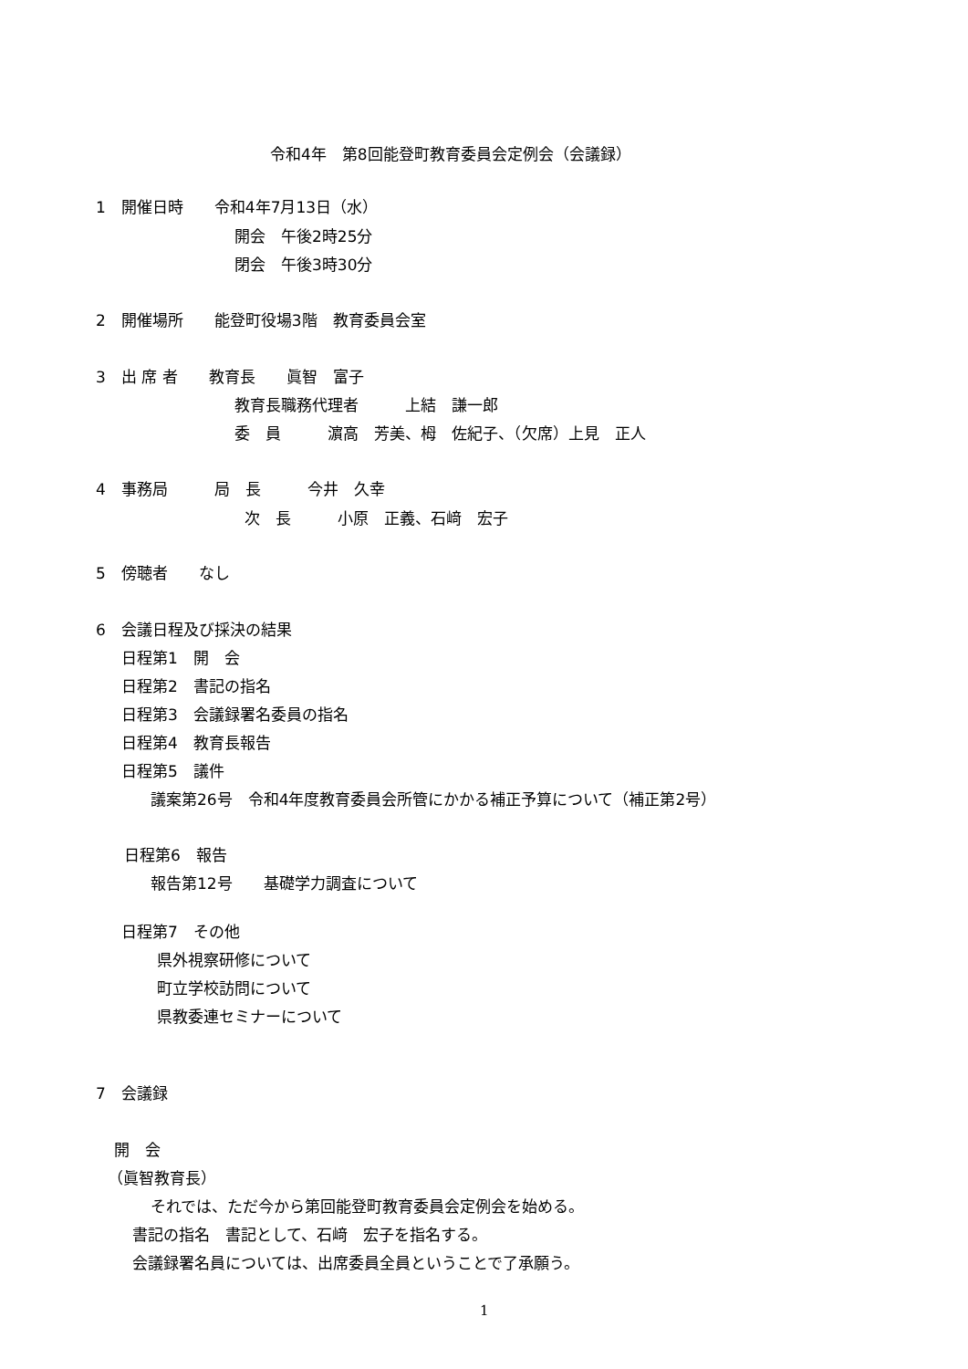令和4年　第8回能登町教育委員会定例会（会議録）
1　開催日時　　令和4年7月13日（水）
開会　午後2時25分
閉会　午後3時30分
2　開催場所　　能登町役場3階　教育委員会室
3　出 席 者　　教育長　　眞智　富子
教育長職務代理者　　　上結　謙一郎
委　員　　　濵高　芳美、栂　佐紀子、（欠席）上見　正人
4　事務局　　　局　長　　　今井　久幸
次　長　　　小原　正義、石﨑　宏子
5　傍聴者　　なし
6　会議日程及び採決の結果
日程第1　開　会
日程第2　書記の指名
日程第3　会議録署名委員の指名
日程第4　教育長報告
日程第5　議件
議案第26号　令和4年度教育委員会所管にかかる補正予算について（補正第2号）
日程第6　報告
報告第12号　　基礎学力調査について
日程第7　その他
県外視察研修について
町立学校訪問について
県教委連セミナーについて
7　会議録
開　会
（眞智教育長）
それでは、ただ今から第回能登町教育委員会定例会を始める。
書記の指名　書記として、石﨑　宏子を指名する。
会議録署名員については、出席委員全員ということで了承願う。
1